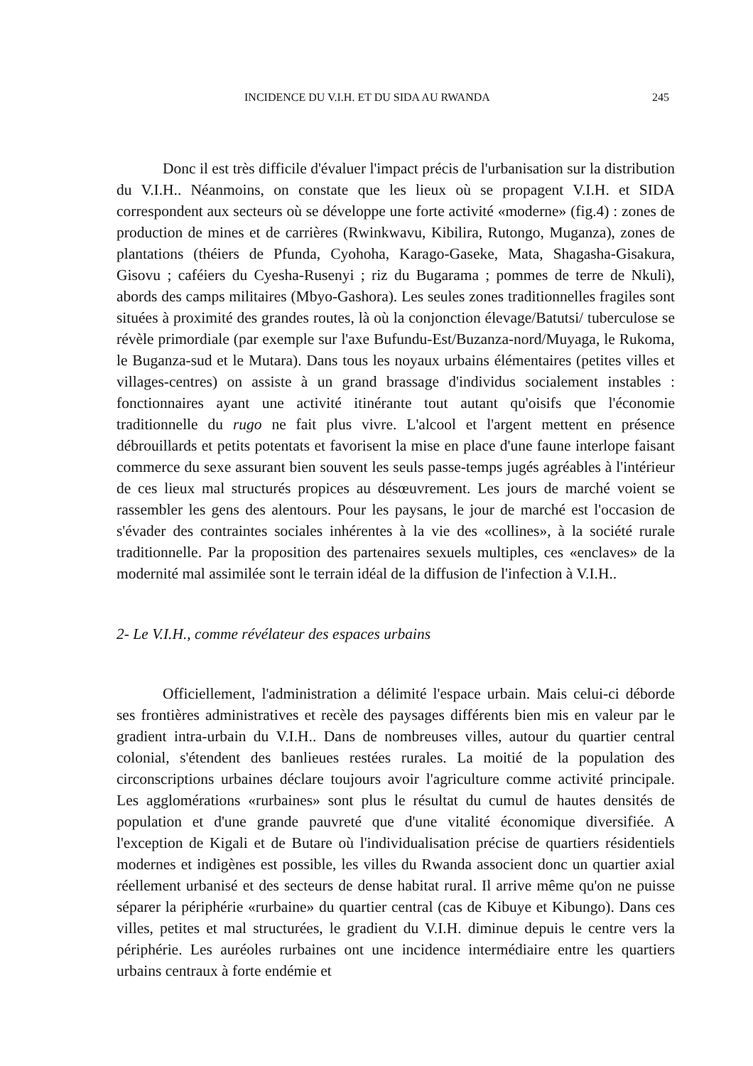INCIDENCE DU V.I.H. ET DU SIDA AU RWANDA 245
Donc il est très difficile d'évaluer l'impact précis de l'urbanisation sur la distribution du V.I.H.. Néanmoins, on constate que les lieux où se propagent V.I.H. et SIDA correspondent aux secteurs où se développe une forte activité «moderne» (fig.4) : zones de production de mines et de carrières (Rwinkwavu, Kibilira, Rutongo, Muganza), zones de plantations (théiers de Pfunda, Cyohoha, Karago-Gaseke, Mata, Shagasha-Gisakura, Gisovu ; caféiers du Cyesha-Rusenyi ; riz du Bugarama ; pommes de terre de Nkuli), abords des camps militaires (Mbyo-Gashora). Les seules zones traditionnelles fragiles sont situées à proximité des grandes routes, là où la conjonction élevage/Batutsi/ tuberculose se révèle primordiale (par exemple sur l'axe Bufundu-Est/Buzanza-nord/Muyaga, le Rukoma, le Buganza-sud et le Mutara). Dans tous les noyaux urbains élémentaires (petites villes et villages-centres) on assiste à un grand brassage d'individus socialement instables : fonctionnaires ayant une activité itinérante tout autant qu'oisifs que l'économie traditionnelle du rugo ne fait plus vivre. L'alcool et l'argent mettent en présence débrouillards et petits potentats et favorisent la mise en place d'une faune interlope faisant commerce du sexe assurant bien souvent les seuls passe-temps jugés agréables à l'intérieur de ces lieux mal structurés propices au désœuvrement. Les jours de marché voient se rassembler les gens des alentours. Pour les paysans, le jour de marché est l'occasion de s'évader des contraintes sociales inhérentes à la vie des «collines», à la société rurale traditionnelle. Par la proposition des partenaires sexuels multiples, ces «enclaves» de la modernité mal assimilée sont le terrain idéal de la diffusion de l'infection à V.I.H..
2- Le V.I.H., comme révélateur des espaces urbains
Officiellement, l'administration a délimité l'espace urbain. Mais celui-ci déborde ses frontières administratives et recèle des paysages différents bien mis en valeur par le gradient intra-urbain du V.I.H.. Dans de nombreuses villes, autour du quartier central colonial, s'étendent des banlieues restées rurales. La moitié de la population des circonscriptions urbaines déclare toujours avoir l'agriculture comme activité principale. Les agglomérations «rurbaines» sont plus le résultat du cumul de hautes densités de population et d'une grande pauvreté que d'une vitalité économique diversifiée. A l'exception de Kigali et de Butare où l'individualisation précise de quartiers résidentiels modernes et indigènes est possible, les villes du Rwanda associent donc un quartier axial réellement urbanisé et des secteurs de dense habitat rural. Il arrive même qu'on ne puisse séparer la périphérie «rurbaine» du quartier central (cas de Kibuye et Kibungo). Dans ces villes, petites et mal structurées, le gradient du V.I.H. diminue depuis le centre vers la périphérie. Les auréoles rurbaines ont une incidence intermédiaire entre les quartiers urbains centraux à forte endémie et